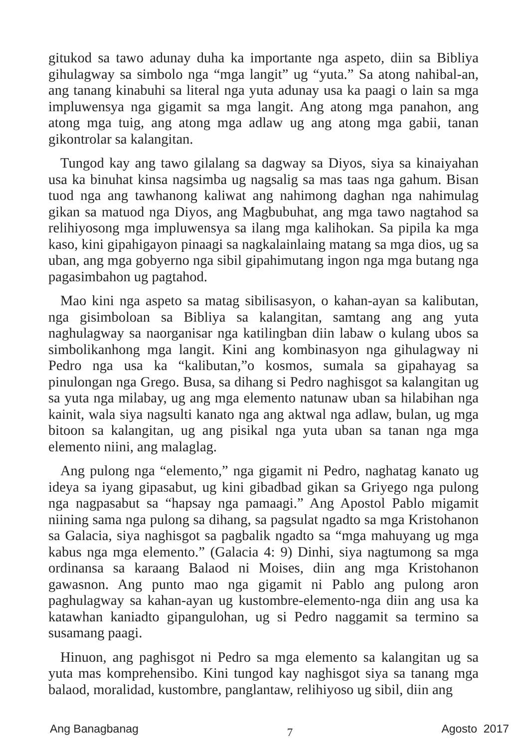gitukod sa tawo adunay duha ka importante nga aspeto, diin sa Bibliya gihulagway sa simbolo nga “mga langit” ug “yuta.” Sa atong nahibal-an, ang tanang kinabuhi sa literal nga yuta adunay usa ka paagi o lain sa mga impluwensya nga gigamit sa mga langit. Ang atong mga panahon, ang atong mga tuig, ang atong mga adlaw ug ang atong mga gabii, tanan gikontrolar sa kalangitan.
Tungod kay ang tawo gilalang sa dagway sa Diyos, siya sa kinaiyahan usa ka binuhat kinsa nagsimba ug nagsalig sa mas taas nga gahum. Bisan tuod nga ang tawhanong kaliwat ang nahimong daghan nga nahimulag gikan sa matuod nga Diyos, ang Magbubuhat, ang mga tawo nagtahod sa relihiyosong mga impluwensya sa ilang mga kalihokan. Sa pipila ka mga kaso, kini gipahigayon pinaagi sa nagkalainlaing matang sa mga dios, ug sa uban, ang mga gobyerno nga sibil gipahimutang ingon nga mga butang nga pagasimbahon ug pagtahod.
Mao kini nga aspeto sa matag sibilisasyon, o kahan-ayan sa kalibutan, nga gisimboloan sa Bibliya sa kalangitan, samtang ang ang yuta naghulagway sa naorganisar nga katilingban diin labaw o kulang ubos sa simbolikanhong mga langit. Kini ang kombinasyon nga gihulagway ni Pedro nga usa ka “kalibutan,”o kosmos, sumala sa gipahayag sa pinulongan nga Grego. Busa, sa dihang si Pedro naghisgot sa kalangitan ug sa yuta nga milabay, ug ang mga elemento natunaw uban sa hilabihan nga kainit, wala siya nagsulti kanato nga ang aktwal nga adlaw, bulan, ug mga bitoon sa kalangitan, ug ang pisikal nga yuta uban sa tanan nga mga elemento niini, ang malaglag.
Ang pulong nga “elemento,” nga gigamit ni Pedro, naghatag kanato ug ideya sa iyang gipasabut, ug kini gibadbad gikan sa Griyego nga pulong nga nagpasabut sa “hapsay nga pamaagi.” Ang Apostol Pablo migamit niining sama nga pulong sa dihang, sa pagsulat ngadto sa mga Kristohanon sa Galacia, siya naghisgot sa pagbalik ngadto sa “mga mahuyang ug mga kabus nga mga elemento.” (Galacia 4: 9) Dinhi, siya nagtumong sa mga ordinansa sa karaang Balaod ni Moises, diin ang mga Kristohanon gawasnon. Ang punto mao nga gigamit ni Pablo ang pulong aron paghulagway sa kahan-ayan ug kustombre-elemento-nga diin ang usa ka katawhan kaniadto gipangulohan, ug si Pedro naggamit sa termino sa susamang paagi.
Hinuon, ang paghisgot ni Pedro sa mga elemento sa kalangitan ug sa yuta mas komprehensibo. Kini tungod kay naghisgot siya sa tanang mga balaod, moralidad, kustombre, panglantaw, relihiyoso ug sibil, diin ang
Ang Banagbanag 7 Agosto 2017